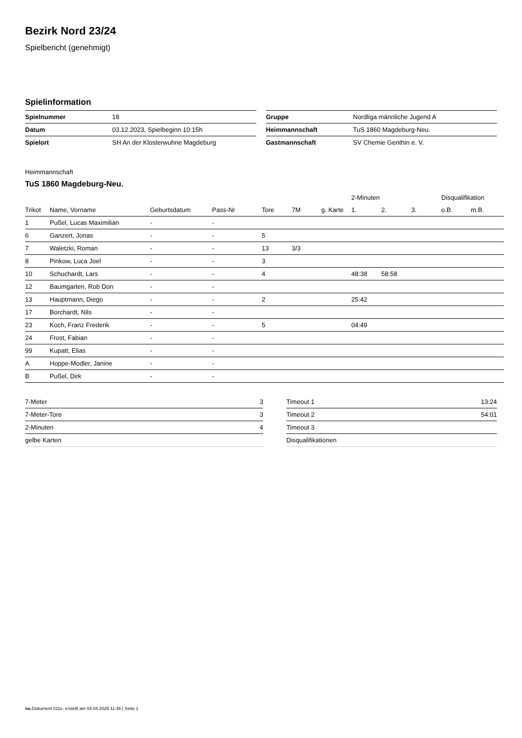Bezirk Nord 23/24
Spielbericht (genehmigt)
Spielinformation
| Spielnummer | 18 |
| Datum | 03.12.2023, Spielbeginn 10:15h |
| Spielort | SH An der Klosterwuhne Magdeburg |
| Gruppe | Nordliga männliche Jugend A |
| Heimmannschaft | TuS 1860 Magdeburg-Neu. |
| Gastmannschaft | SV Chemie Genthin e. V. |
Heimmannschaft
TuS 1860 Magdeburg-Neu.
| | | | | | | | 2-Minuten | | | Disqualifikation | |
| --- | --- | --- | --- | --- | --- | --- | --- | --- | --- | --- | --- |
| Trikot | Name, Vorname | Geburtsdatum | Pass-Nr | Tore | 7M | g. Karte | 1. | 2. | 3. | o.B. | m.B. |
| 1 | Pußel, Lucas Maximilian | - | - | | | | | | | | |
| 6 | Ganzert, Jonas | - | - | 5 | | | | | | | |
| 7 | Waletzki, Roman | - | - | 13 | 3/3 | | | | | | |
| 8 | Pinkow, Luca Joel | - | - | 3 | | | | | | | |
| 10 | Schuchardt, Lars | - | - | 4 | | | 48:38 | 58:58 | | | |
| 12 | Baumgarten, Rob Don | - | - | | | | | | | | |
| 13 | Hauptmann, Diego | - | - | 2 | | | 25:42 | | | | |
| 17 | Borchardt, Nils | - | - | | | | | | | | |
| 23 | Koch, Franz Frederik | - | - | 5 | | | 04:49 | | | | |
| 24 | Frost, Fabian | - | - | | | | | | | | |
| 99 | Kupatt, Elias | - | - | | | | | | | | |
| A | Hoppe-Modler, Janine | - | - | | | | | | | | |
| B | Pußel, Dirk | - | - | | | | | | | | |
| 7-Meter | 3 |
| 7-Meter-Tore | 3 |
| 2-Minuten | 4 |
| gelbe Karten | |
| Timeout 1 | 13:24 |
| Timeout 2 | 54:01 |
| Timeout 3 | |
| Disqualifikationen | |
nu.Dokument 011e, erstellt am 04.04.2025 11:36 | Seite 1